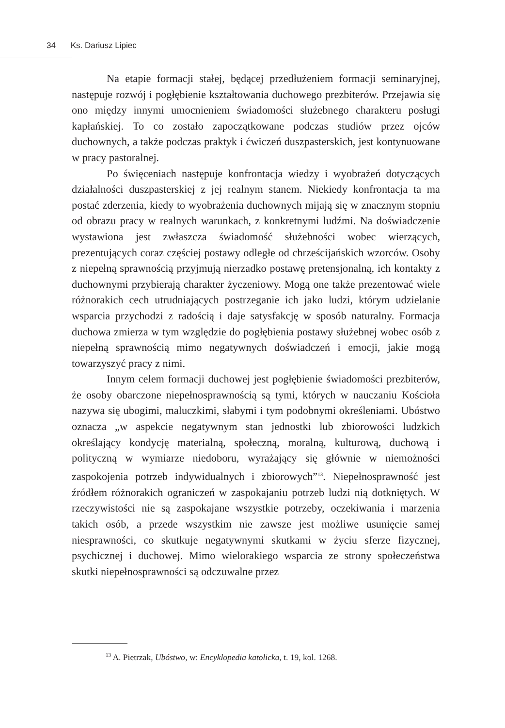34 Ks. Dariusz Lipiec
Na etapie formacji stałej, będącej przedłużeniem formacji seminaryjnej, następuje rozwój i pogłębienie kształtowania duchowego prezbiterów. Przejawia się ono między innymi umocnieniem świadomości służebnego charakteru posługi kapłańskiej. To co zostało zapoczątkowane podczas studiów przez ojców duchownych, a także podczas praktyk i ćwiczeń duszpasterskich, jest kontynuowane w pracy pastoralnej.
Po święceniach następuje konfrontacja wiedzy i wyobrażeń dotyczących działalności duszpasterskiej z jej realnym stanem. Niekiedy konfrontacja ta ma postać zderzenia, kiedy to wyobrażenia duchownych mijają się w znacznym stopniu od obrazu pracy w realnych warunkach, z konkretnymi ludźmi. Na doświadczenie wystawiona jest zwłaszcza świadomość służebności wobec wierzących, prezentujących coraz częściej postawy odległe od chrześcijańskich wzorców. Osoby z niepełną sprawnością przyjmują nierzadko postawę pretensjonalną, ich kontakty z duchownymi przybierają charakter życzeniowy. Mogą one także prezentować wiele różnorakich cech utrudniających postrzeganie ich jako ludzi, którym udzielanie wsparcia przychodzi z radością i daje satysfakcję w sposób naturalny. Formacja duchowa zmierza w tym względzie do pogłębienia postawy służebnej wobec osób z niepełną sprawnością mimo negatywnych doświadczeń i emocji, jakie mogą towarzyszyć pracy z nimi.
Innym celem formacji duchowej jest pogłębienie świadomości prezbiterów, że osoby obarczone niepełnosprawnością są tymi, których w nauczaniu Kościoła nazywa się ubogimi, maluczkimi, słabymi i tym podobnymi określeniami. Ubóstwo oznacza „w aspekcie negatywnym stan jednostki lub zbiorowości ludzkich określający kondycję materialną, społeczną, moralną, kulturową, duchową i polityczną w wymiarze niedoboru, wyrażający się głównie w niemożności zaspokojenia potrzeb indywidualnych i zbiorowych”<sup>13</sup>. Niepełnosprawność jest źródłem różnorakich ograniczeń w zaspokajaniu potrzeb ludzi nią dotkniętych. W rzeczywistości nie są zaspokajane wszystkie potrzeby, oczekiwania i marzenia takich osób, a przede wszystkim nie zawsze jest możliwe usunięcie samej niesprawności, co skutkuje negatywnymi skutkami w życiu sferze fizycznej, psychicznej i duchowej. Mimo wielorakiego wsparcia ze strony społeczeństwa skutki niepełnosprawności są odczuwalne przez
<sup>13</sup> A. Pietrzak, Ubóstwo, w: Encyklopedia katolicka, t. 19, kol. 1268.